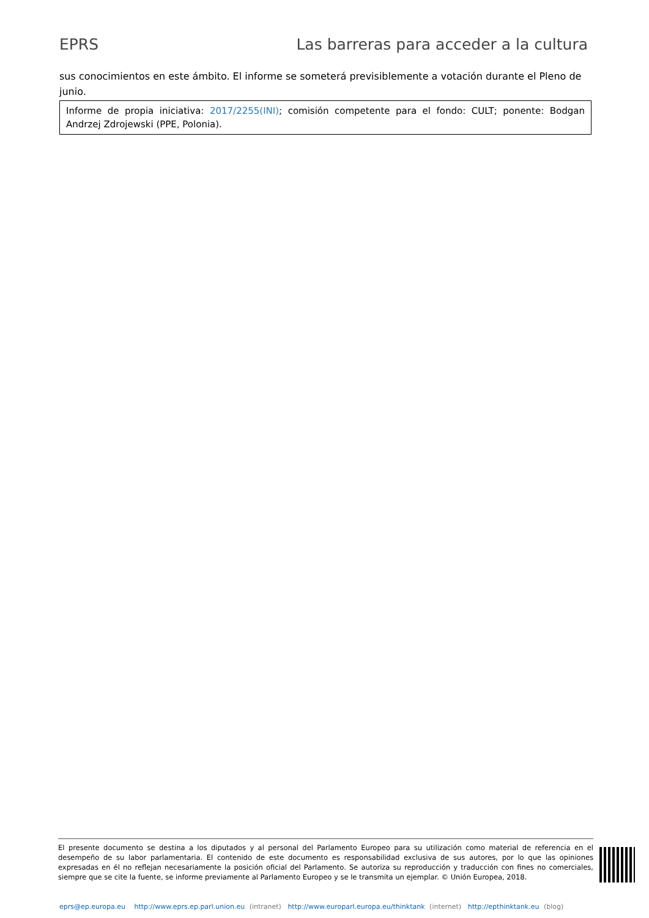EPRS Las barreras para acceder a la cultura
sus conocimientos en este ámbito. El informe se someterá previsiblemente a votación durante el Pleno de junio.
Informe de propia iniciativa: 2017/2255(INI); comisión competente para el fondo: CULT; ponente: Bodgan Andrzej Zdrojewski (PPE, Polonia).
El presente documento se destina a los diputados y al personal del Parlamento Europeo para su utilización como material de referencia en el desempeño de su labor parlamentaria. El contenido de este documento es responsabilidad exclusiva de sus autores, por lo que las opiniones expresadas en él no reflejan necesariamente la posición oficial del Parlamento. Se autoriza su reproducción y traducción con fines no comerciales, siempre que se cite la fuente, se informe previamente al Parlamento Europeo y se le transmita un ejemplar. © Unión Europea, 2018.
eprs@ep.europa.eu http://www.eprs.ep.parl.union.eu (intranet) http://www.europarl.europa.eu/thinktank (internet) http://epthinktank.eu (blog)